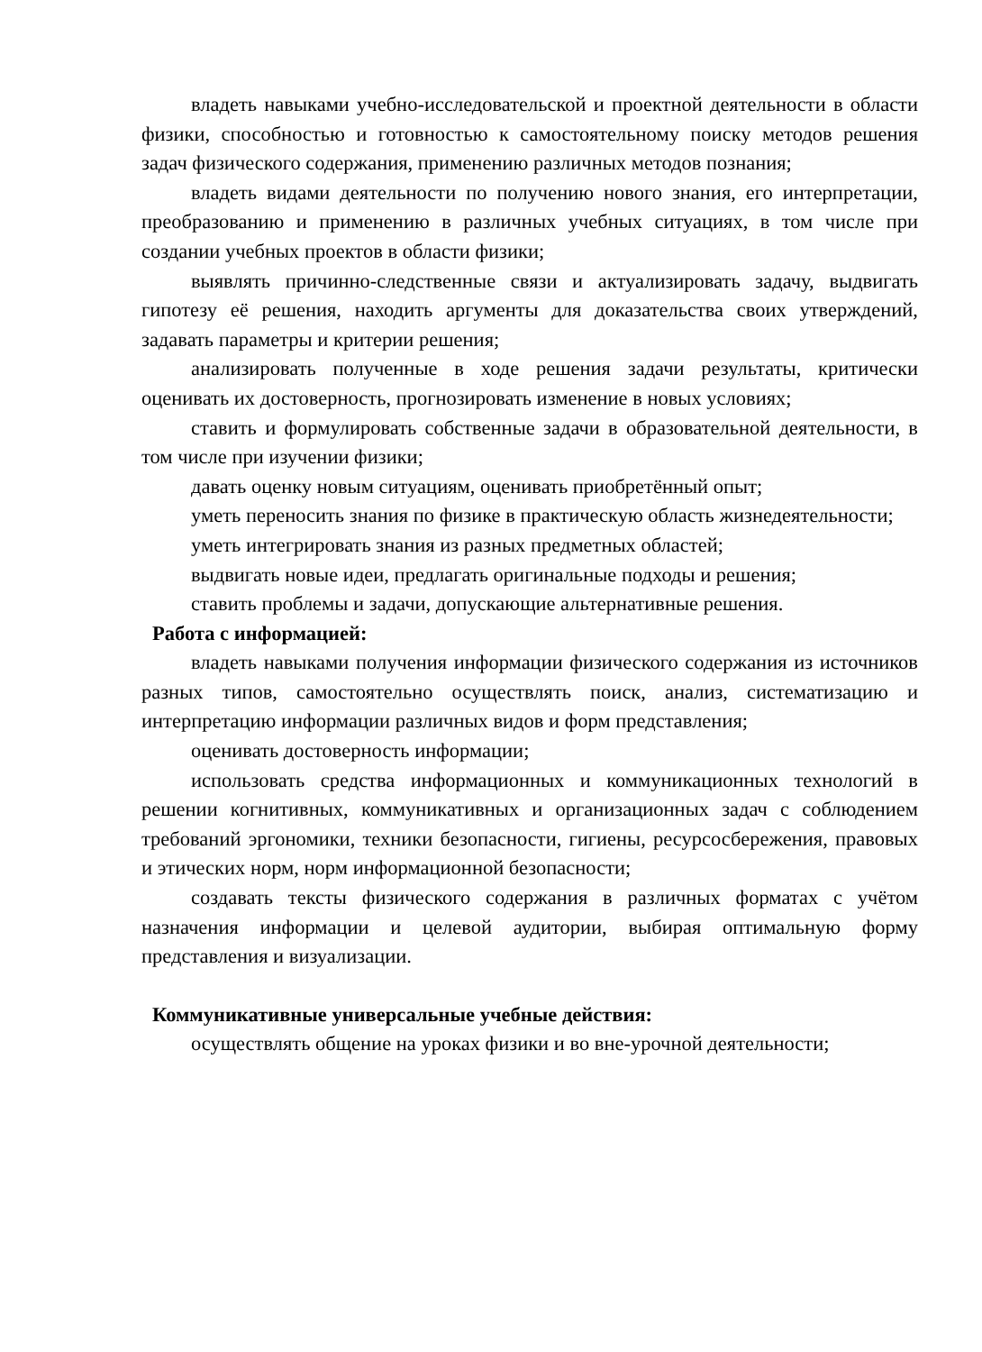владеть навыками учебно-исследовательской и проектной деятельности в области физики, способностью и готовностью к самостоятельному поиску методов решения задач физического содержания, применению различных методов познания;
владеть видами деятельности по получению нового знания, его интерпретации, преобразованию и применению в различных учебных ситуациях, в том числе при создании учебных проектов в области физики;
выявлять причинно-следственные связи и актуализировать задачу, выдвигать гипотезу её решения, находить аргументы для доказательства своих утверждений, задавать параметры и критерии решения;
анализировать полученные в ходе решения задачи результаты, критически оценивать их достоверность, прогнозировать изменение в новых условиях;
ставить и формулировать собственные задачи в образовательной деятельности, в том числе при изучении физики;
давать оценку новым ситуациям, оценивать приобретённый опыт;
уметь переносить знания по физике в практическую область жизнедеятельности;
уметь интегрировать знания из разных предметных областей;
выдвигать новые идеи, предлагать оригинальные подходы и решения;
ставить проблемы и задачи, допускающие альтернативные решения.
Работа с информацией:
владеть навыками получения информации физического содержания из источников разных типов, самостоятельно осуществлять поиск, анализ, систематизацию и интерпретацию информации различных видов и форм представления;
оценивать достоверность информации;
использовать средства информационных и коммуникационных технологий в решении когнитивных, коммуникативных и организационных задач с соблюдением требований эргономики, техники безопасности, гигиены, ресурсосбережения, правовых и этических норм, норм информационной безопасности;
создавать тексты физического содержания в различных форматах с учётом назначения информации и целевой аудитории, выбирая оптимальную форму представления и визуализации.
Коммуникативные универсальные учебные действия:
осуществлять общение на уроках физики и во вне-урочной деятельности;